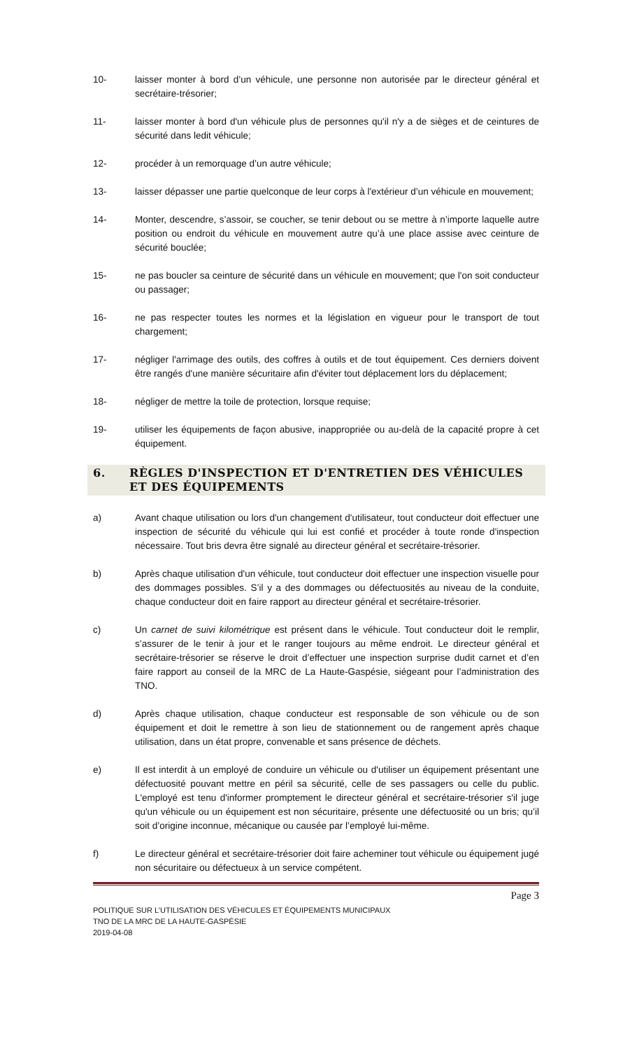10- laisser monter à bord d’un véhicule, une personne non autorisée par le directeur général et secrétaire-trésorier;
11- laisser monter à bord d'un véhicule plus de personnes qu'il n'y a de sièges et de ceintures de sécurité dans ledit véhicule;
12- procéder à un remorquage d’un autre véhicule;
13- laisser dépasser une partie quelconque de leur corps à l'extérieur d’un véhicule en mouvement;
14- Monter, descendre, s’assoir, se coucher, se tenir debout ou se mettre à n’importe laquelle autre position ou endroit du véhicule en mouvement autre qu’à une place assise avec ceinture de sécurité bouclée;
15- ne pas boucler sa ceinture de sécurité dans un véhicule en mouvement; que l'on soit conducteur ou passager;
16- ne pas respecter toutes les normes et la législation en vigueur pour le transport de tout chargement;
17- négliger l'arrimage des outils, des coffres à outils et de tout équipement. Ces derniers doivent être rangés d'une manière sécuritaire afin d'éviter tout déplacement lors du déplacement;
18- négliger de mettre la toile de protection, lorsque requise;
19- utiliser les équipements de façon abusive, inappropriée ou au-delà de la capacité propre à cet équipement.
6. RÈGLES D'INSPECTION ET D'ENTRETIEN DES VÉHICULES ET DES ÉQUIPEMENTS
a) Avant chaque utilisation ou lors d'un changement d'utilisateur, tout conducteur doit effectuer une inspection de sécurité du véhicule qui lui est confié et procéder à toute ronde d'inspection nécessaire. Tout bris devra être signalé au directeur général et secrétaire-trésorier.
b) Après chaque utilisation d'un véhicule, tout conducteur doit effectuer une inspection visuelle pour des dommages possibles. S’il y a des dommages ou défectuosités au niveau de la conduite, chaque conducteur doit en faire rapport au directeur général et secrétaire-trésorier.
c) Un carnet de suivi kilométrique est présent dans le véhicule. Tout conducteur doit le remplir, s’assurer de le tenir à jour et le ranger toujours au même endroit. Le directeur général et secrétaire-trésorier se réserve le droit d’effectuer une inspection surprise dudit carnet et d’en faire rapport au conseil de la MRC de La Haute-Gaspésie, siégeant pour l’administration des TNO.
d) Après chaque utilisation, chaque conducteur est responsable de son véhicule ou de son équipement et doit le remettre à son lieu de stationnement ou de rangement après chaque utilisation, dans un état propre, convenable et sans présence de déchets.
e) Il est interdit à un employé de conduire un véhicule ou d'utiliser un équipement présentant une défectuosité pouvant mettre en péril sa sécurité, celle de ses passagers ou celle du public. L'employé est tenu d'informer promptement le directeur général et secrétaire-trésorier s'il juge qu'un véhicule ou un équipement est non sécuritaire, présente une défectuosité ou un bris; qu’il soit d’origine inconnue, mécanique ou causée par l’employé lui-même.
f) Le directeur général et secrétaire-trésorier doit faire acheminer tout véhicule ou équipement jugé non sécuritaire ou défectueux à un service compétent.
Page 3
POLITIQUE SUR L’UTILISATION DES VÉHICULES ET ÉQUIPEMENTS MUNICIPAUX
TNO DE LA MRC DE LA HAUTE-GASPÉSIE
2019-04-08